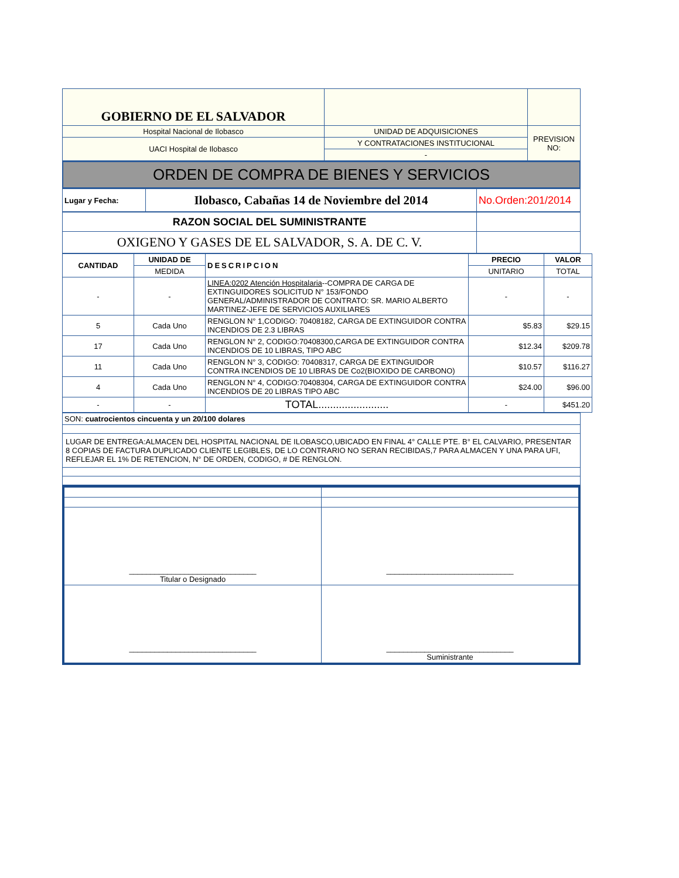| GOBIERNO DE EL SALVADOR | | |
| Hospital Nacional de Ilobasco | UNIDAD DE ADQUISICIONES | PREVISION NO: |
| UACI Hospital de Ilobasco | Y CONTRATACIONES INSTITUCIONAL | |
| | - | |
ORDEN DE COMPRA DE BIENES Y SERVICIOS
| Lugar y Fecha: | Ilobasco, Cabañas 14 de Noviembre del 2014 | No.Orden:201/2014 |
| RAZON SOCIAL DEL SUMINISTRANTE | |
| OXIGENO Y GASES DE EL SALVADOR, S. A. DE C. V. | |
| CANTIDAD | UNIDAD DE | DESCRIPCION | PRECIO | VALOR |
| --- | --- | --- | --- | --- |
| | MEDIDA | | UNITARIO | TOTAL |
| - | - | LINEA:0202 Atención Hospitalaria --COMPRA DE CARGA DE EXTINGUIDORES SOLICITUD N° 153/FONDO GENERAL/ADMINISTRADOR DE CONTRATO: SR. MARIO ALBERTO MARTINEZ-JEFE DE SERVICIOS AUXILIARES | - | - |
| 5 | Cada Uno | RENGLON N° 1,CODIGO: 70408182, CARGA DE EXTINGUIDOR CONTRA INCENDIOS DE 2.3 LIBRAS | $5.83 | $29.15 |
| 17 | Cada Uno | RENGLON N° 2, CODIGO:70408300,CARGA DE EXTINGUIDOR CONTRA INCENDIOS DE 10 LIBRAS, TIPO ABC | $12.34 | $209.78 |
| 11 | Cada Uno | RENGLON N° 3, CODIGO: 70408317, CARGA DE EXTINGUIDOR CONTRA INCENDIOS DE 10 LIBRAS DE Co2(BIOXIDO DE CARBONO) | $10.57 | $116.27 |
| 4 | Cada Uno | RENGLON N° 4, CODIGO:70408304, CARGA DE EXTINGUIDOR CONTRA INCENDIOS DE 20 LIBRAS TIPO ABC | $24.00 | $96.00 |
| - | - | TOTAL........................ | - | $451.20 |
| SON: cuatrocientos cincuenta y un 20/100 dolares |
| LUGAR DE ENTREGA:ALMACEN DEL HOSPITAL NACIONAL DE ILOBASCO,UBICADO EN FINAL 4° CALLE PTE. B° EL CALVARIO, PRESENTAR 8 COPIAS DE FACTURA DUPLICADO CLIENTE LEGIBLES, DE LO CONTRARIO NO SERAN RECIBIDAS,7 PARA ALMACEN Y UNA PARA UFI, REFLEJAR EL 1% DE RETENCION, N° DE ORDEN, CODIGO, # DE RENGLON. |
| ______________________________ Titular o Designado | ______________________________ |
| ______________________________ | ______________________________ Suministrante |